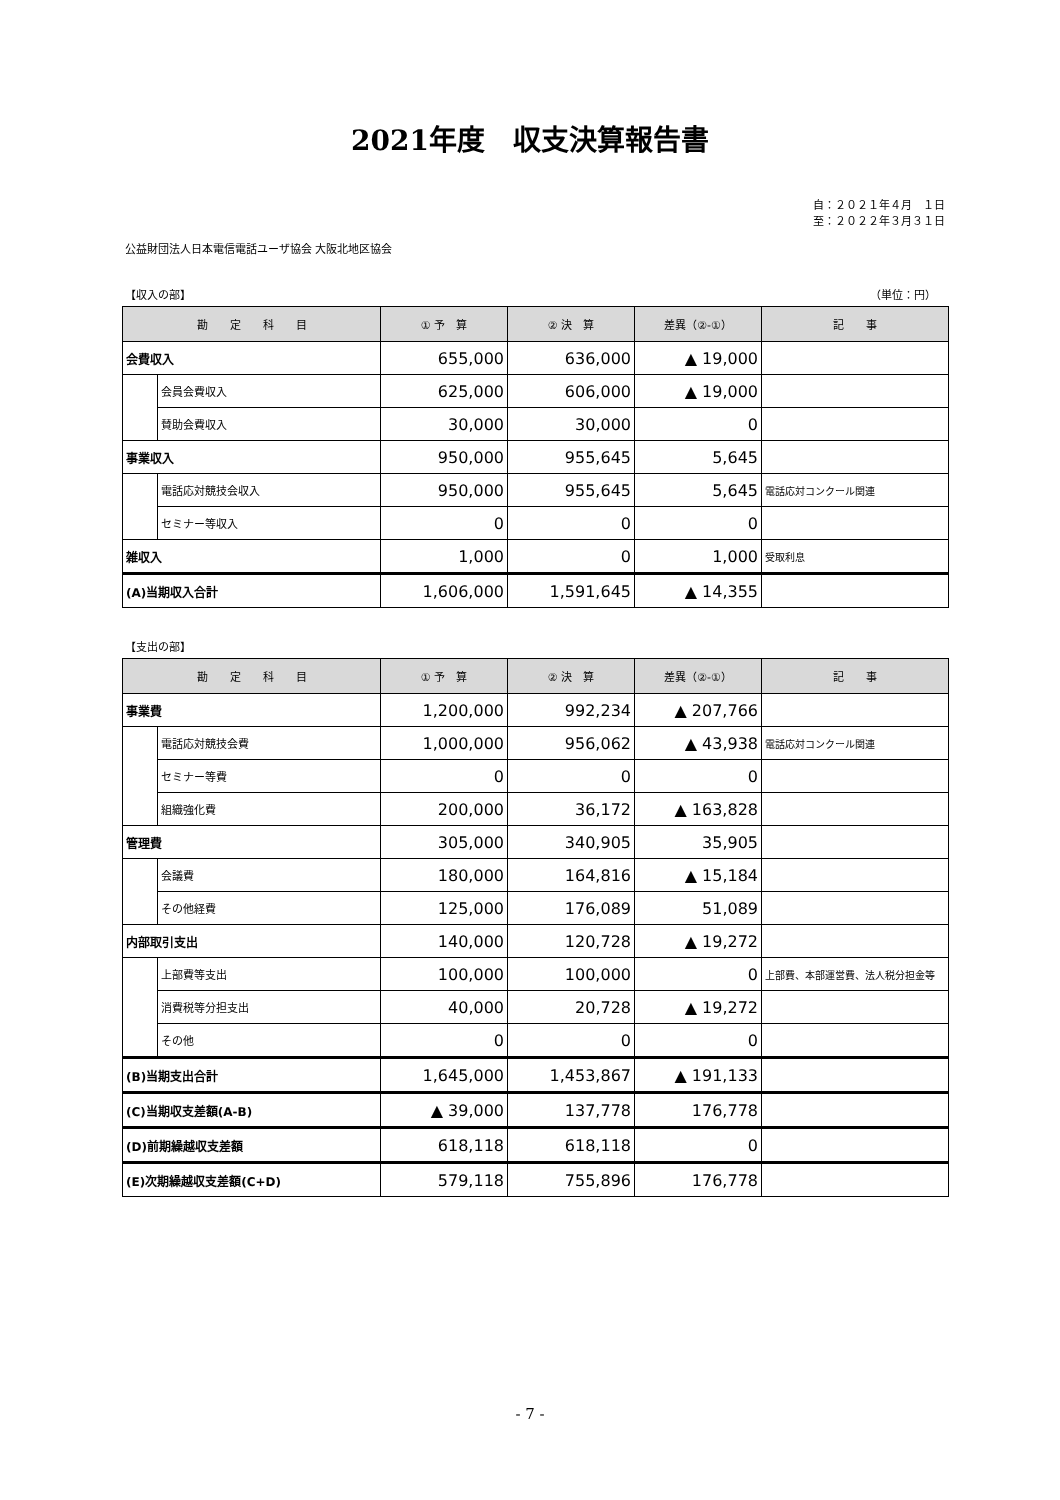2021年度　収支決算報告書
自：２０２１年４月　１日
至：２０２２年３月３１日
公益財団法人日本電信電話ユーザ協会 大阪北地区協会
【収入の部】 （単位：円）
| 勘 定 科 目 | | ① 予 算 | ② 決 算 | 差異（②-①） | 記 事 |
| --- | --- | --- | --- | --- | --- |
| 会費収入 | | 655,000 | 636,000 | ▲ 19,000 | |
| | 会員会費収入 | 625,000 | 606,000 | ▲ 19,000 | |
| | 賛助会費収入 | 30,000 | 30,000 | 0 | |
| 事業収入 | | 950,000 | 955,645 | 5,645 | |
| | 電話応対競技会収入 | 950,000 | 955,645 | 5,645 | 電話応対コンクール関連 |
| | セミナー等収入 | 0 | 0 | 0 | |
| 雑収入 | | 1,000 | 0 | 1,000 | 受取利息 |
| (A)当期収入合計 | | 1,606,000 | 1,591,645 | ▲ 14,355 | |
【支出の部】
| 勘 定 科 目 | | ① 予 算 | ② 決 算 | 差異（②-①） | 記 事 |
| --- | --- | --- | --- | --- | --- |
| 事業費 | | 1,200,000 | 992,234 | ▲ 207,766 | |
| | 電話応対競技会費 | 1,000,000 | 956,062 | ▲ 43,938 | 電話応対コンクール関連 |
| | セミナー等費 | 0 | 0 | 0 | |
| | 組織強化費 | 200,000 | 36,172 | ▲ 163,828 | |
| 管理費 | | 305,000 | 340,905 | 35,905 | |
| | 会議費 | 180,000 | 164,816 | ▲ 15,184 | |
| | その他経費 | 125,000 | 176,089 | 51,089 | |
| 内部取引支出 | | 140,000 | 120,728 | ▲ 19,272 | |
| | 上部費等支出 | 100,000 | 100,000 | 0 | 上部費、本部運営費、法人税分担金等 |
| | 消費税等分担支出 | 40,000 | 20,728 | ▲ 19,272 | |
| | その他 | 0 | 0 | 0 | |
| (B)当期支出合計 | | 1,645,000 | 1,453,867 | ▲ 191,133 | |
| (C)当期収支差額(A-B) | | ▲ 39,000 | 137,778 | 176,778 | |
| (D)前期繰越収支差額 | | 618,118 | 618,118 | 0 | |
| (E)次期繰越収支差額(C+D) | | 579,118 | 755,896 | 176,778 | |
- 7 -